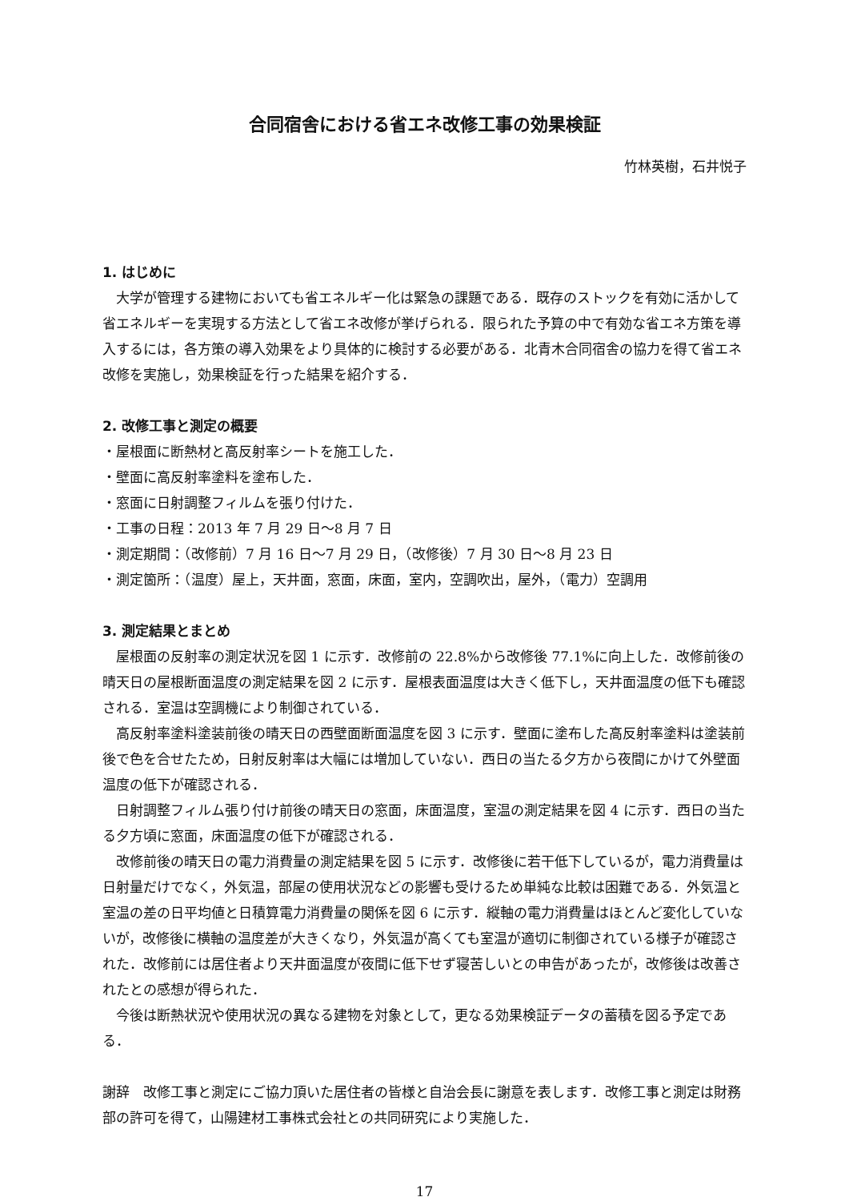合同宿舎における省エネ改修工事の効果検証
竹林英樹，石井悦子
1. はじめに
大学が管理する建物においても省エネルギー化は緊急の課題である．既存のストックを有効に活かして省エネルギーを実現する方法として省エネ改修が挙げられる．限られた予算の中で有効な省エネ方策を導入するには，各方策の導入効果をより具体的に検討する必要がある．北青木合同宿舎の協力を得て省エネ改修を実施し，効果検証を行った結果を紹介する．
2. 改修工事と測定の概要
・屋根面に断熱材と高反射率シートを施工した．
・壁面に高反射率塗料を塗布した．
・窓面に日射調整フィルムを張り付けた．
・工事の日程：2013 年 7 月 29 日～8 月 7 日
・測定期間：（改修前）7 月 16 日～7 月 29 日，（改修後）7 月 30 日～8 月 23 日
・測定箇所：（温度）屋上，天井面，窓面，床面，室内，空調吹出，屋外，（電力）空調用
3. 測定結果とまとめ
屋根面の反射率の測定状況を図 1 に示す．改修前の 22.8%から改修後 77.1%に向上した．改修前後の晴天日の屋根断面温度の測定結果を図 2 に示す．屋根表面温度は大きく低下し，天井面温度の低下も確認される．室温は空調機により制御されている．
高反射率塗料塗装前後の晴天日の西壁面断面温度を図 3 に示す．壁面に塗布した高反射率塗料は塗装前後で色を合せたため，日射反射率は大幅には増加していない．西日の当たる夕方から夜間にかけて外壁面温度の低下が確認される．
日射調整フィルム張り付け前後の晴天日の窓面，床面温度，室温の測定結果を図 4 に示す．西日の当たる夕方頃に窓面，床面温度の低下が確認される．
改修前後の晴天日の電力消費量の測定結果を図 5 に示す．改修後に若干低下しているが，電力消費量は日射量だけでなく，外気温，部屋の使用状況などの影響も受けるため単純な比較は困難である．外気温と室温の差の日平均値と日積算電力消費量の関係を図 6 に示す．縦軸の電力消費量はほとんど変化していないが，改修後に横軸の温度差が大きくなり，外気温が高くても室温が適切に制御されている様子が確認された．改修前には居住者より天井面温度が夜間に低下せず寝苦しいとの申告があったが，改修後は改善されたとの感想が得られた．
今後は断熱状況や使用状況の異なる建物を対象として，更なる効果検証データの蓄積を図る予定である．
謝辞　改修工事と測定にご協力頂いた居住者の皆様と自治会長に謝意を表します．改修工事と測定は財務部の許可を得て，山陽建材工事株式会社との共同研究により実施した．
17